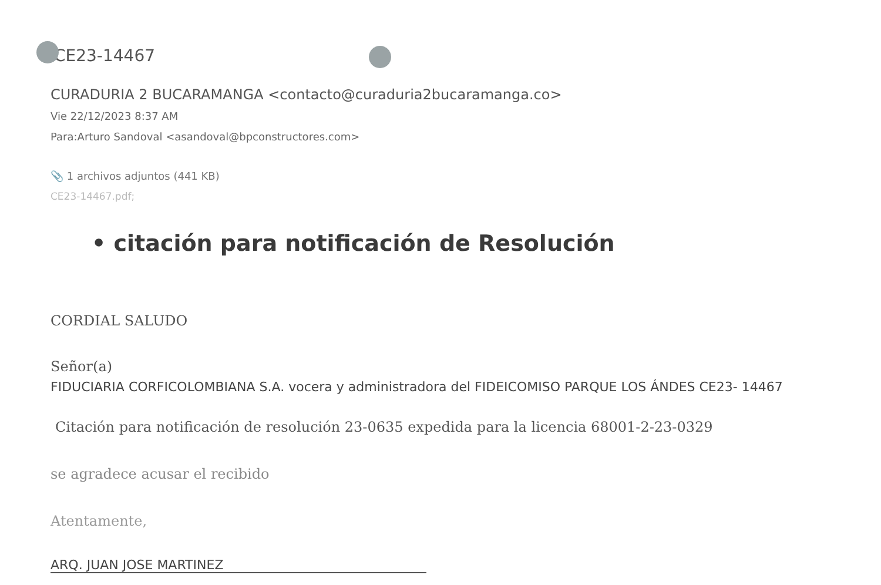CE23-14467
CURADURIA 2 BUCARAMANGA <contacto@curaduria2bucaramanga.co>
Vie 22/12/2023 8:37 AM
Para:Arturo Sandoval <asandoval@bpconstructores.com>
📎 1 archivos adjuntos (441 KB)
CE23-14467.pdf;
• citación para notificación de Resolución
CORDIAL SALUDO
Señor(a)
FIDUCIARIA CORFICOLOMBIANA S.A. vocera y administradora del FIDEICOMISO PARQUE LOS ÁNDES CE23- 14467
Citación para notificación de resolución 23-0635 expedida para la licencia 68001-2-23-0329
se agradece acusar el recibido
Atentamente,
ARQ. JUAN JOSE MARTINEZ